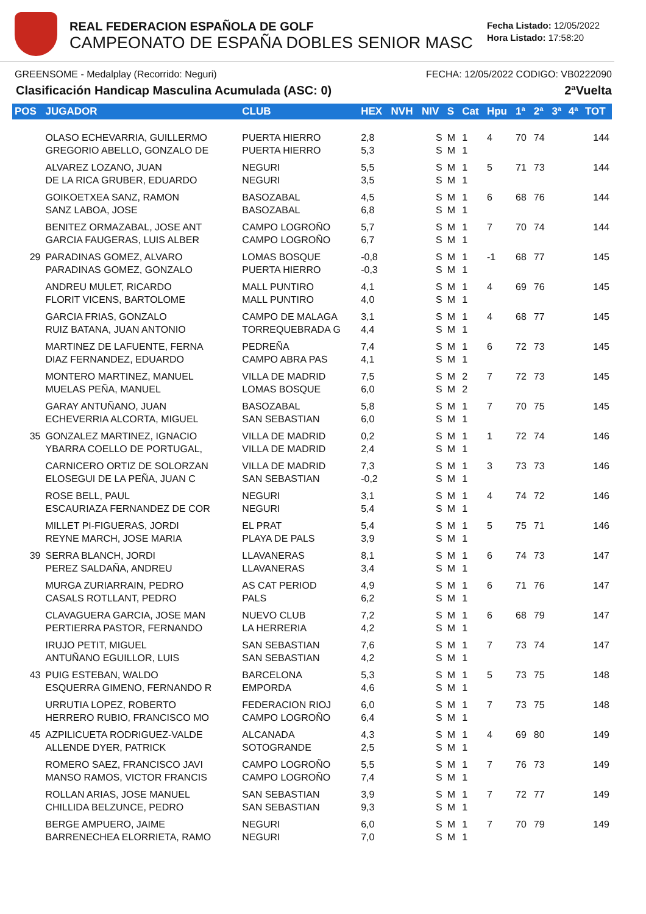REAL FEDERACION ESPAÑOLA DE GOLF
CAMPEONATO DE ESPAÑA DOBLES SENIOR MASC
Fecha Listado: 12/05/2022
Hora Listado: 17:58:20
GREENSOME - Medalplay (Recorrido: Neguri) FECHA: 12/05/2022 CODIGO: VB0222090
Clasificación Handicap Masculina Acumulada (ASC: 0) 2ªVuelta
| POS | JUGADOR | CLUB | HEX | NVH | NIV | S | Cat | Hpu | 1ª | 2ª | 3ª | 4ª | TOT |
| --- | --- | --- | --- | --- | --- | --- | --- | --- | --- | --- | --- | --- | --- |
| | OLASO ECHEVARRIA, GUILLERMO GREGORIO ABELLO, GONZALO DE | PUERTA HIERRO PUERTA HIERRO | 2,8 5,3 | | S S | M M | 1 1 | 4 | 70 | 74 | | | 144 |
| | ALVAREZ LOZANO, JUAN DE LA RICA GRUBER, EDUARDO | NEGURI NEGURI | 5,5 3,5 | | S S | M M | 1 1 | 5 | 71 | 73 | | | 144 |
| | GOIKOETXEA SANZ, RAMON SANZ LABOA, JOSE | BASOZABAL BASOZABAL | 4,5 6,8 | | S S | M M | 1 1 | 6 | 68 | 76 | | | 144 |
| | BENITEZ ORMAZABAL, JOSE ANT GARCIA FAUGERAS, LUIS ALBER | CAMPO LOGROÑO CAMPO LOGROÑO | 5,7 6,7 | | S S | M M | 1 1 | 7 | 70 | 74 | | | 144 |
| 29 | PARADINAS GOMEZ, ALVARO PARADINAS GOMEZ, GONZALO | LOMAS BOSQUE PUERTA HIERRO | -0,8 -0,3 | | S S | M M | 1 1 | -1 | 68 | 77 | | | 145 |
| | ANDREU MULET, RICARDO FLORIT VICENS, BARTOLOME | MALL PUNTIRO MALL PUNTIRO | 4,1 4,0 | | S S | M M | 1 1 | 4 | 69 | 76 | | | 145 |
| | GARCIA FRIAS, GONZALO RUIZ BATANA, JUAN ANTONIO | CAMPO DE MALAGA TORREQUEBRADA G | 3,1 4,4 | | S S | M M | 1 1 | 4 | 68 | 77 | | | 145 |
| | MARTINEZ DE LAFUENTE, FERNA DIAZ FERNANDEZ, EDUARDO | PEDREÑA CAMPO ABRA PAS | 7,4 4,1 | | S S | M M | 1 1 | 6 | 72 | 73 | | | 145 |
| | MONTERO MARTINEZ, MANUEL MUELAS PEÑA, MANUEL | VILLA DE MADRID LOMAS BOSQUE | 7,5 6,0 | | S S | M M | 2 2 | 7 | 72 | 73 | | | 145 |
| | GARAY ANTUÑANO, JUAN ECHEVERRIA ALCORTA, MIGUEL | BASOZABAL SAN SEBASTIAN | 5,8 6,0 | | S S | M M | 1 1 | 7 | 70 | 75 | | | 145 |
| 35 | GONZALEZ MARTINEZ, IGNACIO YBARRA COELLO DE PORTUGAL, | VILLA DE MADRID VILLA DE MADRID | 0,2 2,4 | | S S | M M | 1 1 | 1 | 72 | 74 | | | 146 |
| | CARNICERO ORTIZ DE SOLORZAN ELOSEGUI DE LA PEÑA, JUAN C | VILLA DE MADRID SAN SEBASTIAN | 7,3 -0,2 | | S S | M M | 1 1 | 3 | 73 | 73 | | | 146 |
| | ROSE BELL, PAUL ESCAURIAZA FERNANDEZ DE COR | NEGURI NEGURI | 3,1 5,4 | | S S | M M | 1 1 | 4 | 74 | 72 | | | 146 |
| | MILLET PI-FIGUERAS, JORDI REYNE MARCH, JOSE MARIA | EL PRAT PLAYA DE PALS | 5,4 3,9 | | S S | M M | 1 1 | 5 | 75 | 71 | | | 146 |
| 39 | SERRA BLANCH, JORDI PEREZ SALDAÑA, ANDREU | LLAVANERAS LLAVANERAS | 8,1 3,4 | | S S | M M | 1 1 | 6 | 74 | 73 | | | 147 |
| | MURGA ZURIARRAIN, PEDRO CASALS ROTLLANT, PEDRO | AS CAT PERIOD PALS | 4,9 6,2 | | S S | M M | 1 1 | 6 | 71 | 76 | | | 147 |
| | CLAVAGUERA GARCIA, JOSE MAN PERTIERRA PASTOR, FERNANDO | NUEVO CLUB LA HERRERIA | 7,2 4,2 | | S S | M M | 1 1 | 6 | 68 | 79 | | | 147 |
| | IRUJO PETIT, MIGUEL ANTUÑANO EGUILLOR, LUIS | SAN SEBASTIAN SAN SEBASTIAN | 7,6 4,2 | | S S | M M | 1 1 | 7 | 73 | 74 | | | 147 |
| 43 | PUIG ESTEBAN, WALDO ESQUERRA GIMENO, FERNANDO R | BARCELONA EMPORDA | 5,3 4,6 | | S S | M M | 1 1 | 5 | 73 | 75 | | | 148 |
| | URRUTIA LOPEZ, ROBERTO HERRERO RUBIO, FRANCISCO MO | FEDERACION RIOJ CAMPO LOGROÑO | 6,0 6,4 | | S S | M M | 1 1 | 7 | 73 | 75 | | | 148 |
| 45 | AZPILICUETA RODRIGUEZ-VALDE ALLENDE DYER, PATRICK | ALCANADA SOTOGRANDE | 4,3 2,5 | | S S | M M | 1 1 | 4 | 69 | 80 | | | 149 |
| | ROMERO SAEZ, FRANCISCO JAVI MANSO RAMOS, VICTOR FRANCIS | CAMPO LOGROÑO CAMPO LOGROÑO | 5,5 7,4 | | S S | M M | 1 1 | 7 | 76 | 73 | | | 149 |
| | ROLLAN ARIAS, JOSE MANUEL CHILLIDA BELZUNCE, PEDRO | SAN SEBASTIAN SAN SEBASTIAN | 3,9 9,3 | | S S | M M | 1 1 | 7 | 72 | 77 | | | 149 |
| | BERGE AMPUERO, JAIME BARRENECHEA ELORRIETA, RAMO | NEGURI NEGURI | 6,0 7,0 | | S S | M M | 1 1 | 7 | 70 | 79 | | | 149 |